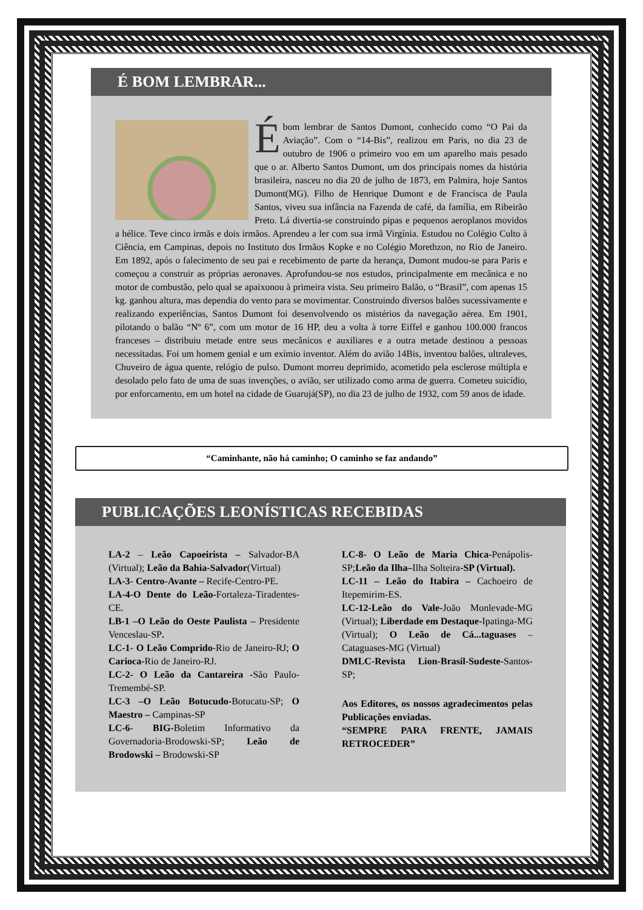É BOM LEMBRAR...
Ébom lembrar de Santos Dumont, conhecido como “O Pai da Aviação”. Com o “14-Bis”, realizou em Paris, no dia 23 de outubro de 1906 o primeiro voo em um aparelho mais pesado que o ar. Alberto Santos Dumont, um dos principais nomes da história brasileira, nasceu no dia 20 de julho de 1873, em Palmira, hoje Santos Dumont(MG). Filho de Henrique Dumont e de Francisca de Paula Santos, viveu sua infância na Fazenda de café, da família, em Ribeirão Preto. Lá divertia-se construindo pipas e pequenos aeroplanos movidos a hélice. Teve cinco irmãs e dois irmãos. Aprendeu a ler com sua irmã Virgínia. Estudou no Colégio Culto à Ciência, em Campinas, depois no Instituto dos Irmãos Kopke e no Colégio Morethzon, no Rio de Janeiro. Em 1892, após o falecimento de seu pai e recebimento de parte da herança, Dumont mudou-se para Paris e começou a construir as próprias aeronaves. Aprofundou-se nos estudos, principalmente em mecânica e no motor de combustão, pelo qual se apaixonou à primeira vista. Seu primeiro Balão, o “Brasil”, com apenas 15 kg. ganhou altura, mas dependia do vento para se movimentar. Construindo diversos balões sucessivamente e realizando experiências, Santos Dumont foi desenvolvendo os mistérios da navegação aérea. Em 1901, pilotando o balão “Nº 6”, com um motor de 16 HP, deu a volta à torre Eiffel e ganhou 100.000 francos franceses – distribuiu metade entre seus mecânicos e auxiliares e a outra metade destinou a pessoas necessitadas. Foi um homem genial e um exímio inventor. Além do avião 14Bis, inventou balões, ultraleves, Chuveiro de água quente, relógio de pulso. Dumont morreu deprimido, acometido pela esclerose múltipla e desolado pelo fato de uma de suas invenções, o avião, ser utilizado como arma de guerra. Cometeu suicídio, por enforcamento, em um hotel na cidade de Guarujá(SP), no dia 23 de julho de 1932, com 59 anos de idade.
“Caminhante, não há caminho; O caminho se faz andando”
PUBLICAÇÕES LEONÍSTICAS RECEBIDAS
LA-2 – Leão Capoeirista – Salvador-BA (Virtual); Leão da Bahia-Salvador(Virtual)
LA-3- Centro-Avante – Recife-Centro-PE.
LA-4-O Dente do Leão-Fortaleza-Tiradentes-CE.
LB-1 –O Leão do Oeste Paulista – Presidente Venceslau-SP.
LC-1- O Leão Comprido-Rio de Janeiro-RJ; O Carioca-Rio de Janeiro-RJ.
LC-2- O Leão da Cantareira -São Paulo-Tremembé-SP.
LC-3 –O Leão Botucudo-Botucatu-SP; O Maestro – Campinas-SP
LC-6- BIG-Boletim Informativo da Governadoria-Brodowski-SP; Leão de Brodowski – Brodowski-SP
LC-8- O Leão de Maria Chica-Penápolis-SP;Leão da Ilha–Ilha Solteira-SP (Virtual).
LC-11 – Leão do Itabira – Cachoeiro de Itepemirim-ES.
LC-12-Leão do Vale-João Monlevade-MG (Virtual); Liberdade em Destaque-Ipatinga-MG (Virtual); O Leão de Cá...taguases – Cataguases-MG (Virtual)
DMLC-Revista Lion-Brasil-Sudeste-Santos-SP;
Aos Editores, os nossos agradecimentos pelas Publicações enviadas.
“SEMPRE PARA FRENTE, JAMAIS RETROCEDER”